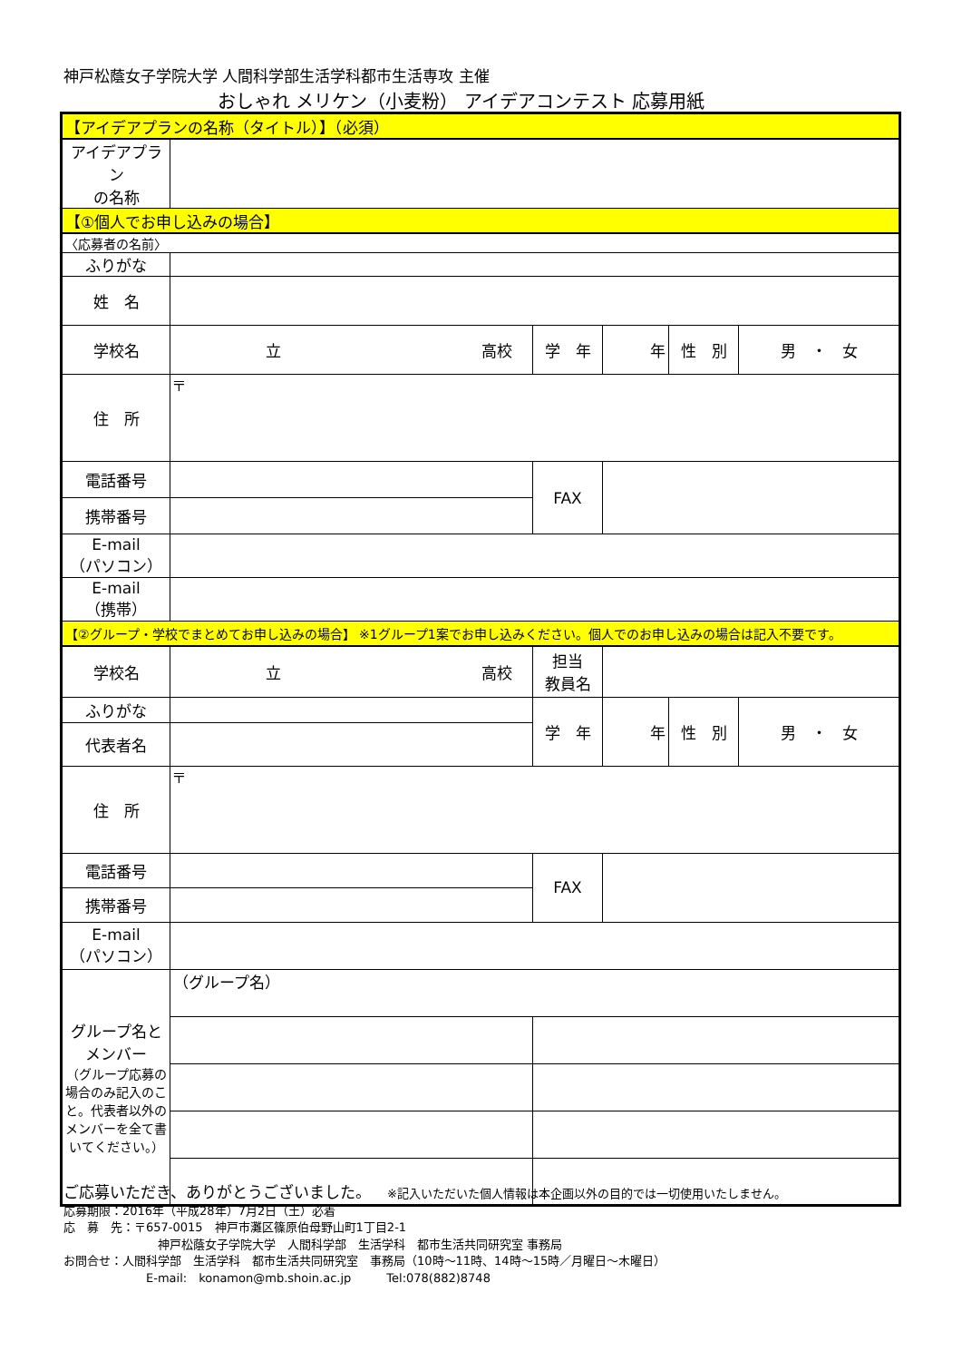神戸松蔭女子学院大学 人間科学部生活学科都市生活専攻 主催
おしゃれ メリケン（小麦粉） アイデアコンテスト 応募用紙
| 【アイデアプランの名称（タイトル）】（必須） | | | | | |
| アイデアプラン の名称 | | | | | |
| 【①個人でお申し込みの場合】 | | | | | |
| 〈応募者の名前〉 | | | | | |
| ふりがな | | | | | |
| 姓 名 | | | | | |
| 学校名 | 立 高校 | 学 年 | 年 | 性 別 | 男 ・ 女 |
| 住 所 | 〒 | | | | |
| 電話番号 | | FAX | | | |
| 携帯番号 | | | | | |
| E-mail （パソコン） | | | | | |
| E-mail （携帯） | | | | | |
| 【②グループ・学校でまとめてお申し込みの場合】 ※1グループ1案でお申し込みください。個人でのお申し込みの場合は記入不要です。 | | | | | |
| 学校名 | 立 高校 | 担当 教員名 | | | |
| ふりがな | | 学 年 | 年 | 性 別 | 男 ・ 女 |
| 代表者名 | | | | | |
| 住 所 | 〒 | | | | |
| 電話番号 | | FAX | | | |
| 携帯番号 | | | | | |
| E-mail （パソコン） | | | | | |
| グループ名と メンバー （グループ応募の場合のみ記入のこと。代表者以外のメンバーを全て書いてください。） | （グループ名） | | | | |
ご応募いただき、ありがとうございました。　　※記入いただいた個人情報は本企画以外の目的では一切使用いたしません。
応募期限：2016年（平成28年）7月2日（土）必着
応　募　先：〒657-0015　神戸市灘区篠原伯母野山町1丁目2-1
　　　　　　　　神戸松蔭女子学院大学　人間科学部　生活学科　都市生活共同研究室 事務局
お問合せ：人間科学部　生活学科　都市生活共同研究室　事務局（10時～11時、14時～15時／月曜日～木曜日）
　　　　　　　E-mail:　konamon@mb.shoin.ac.jp　　　Tel:078(882)8748